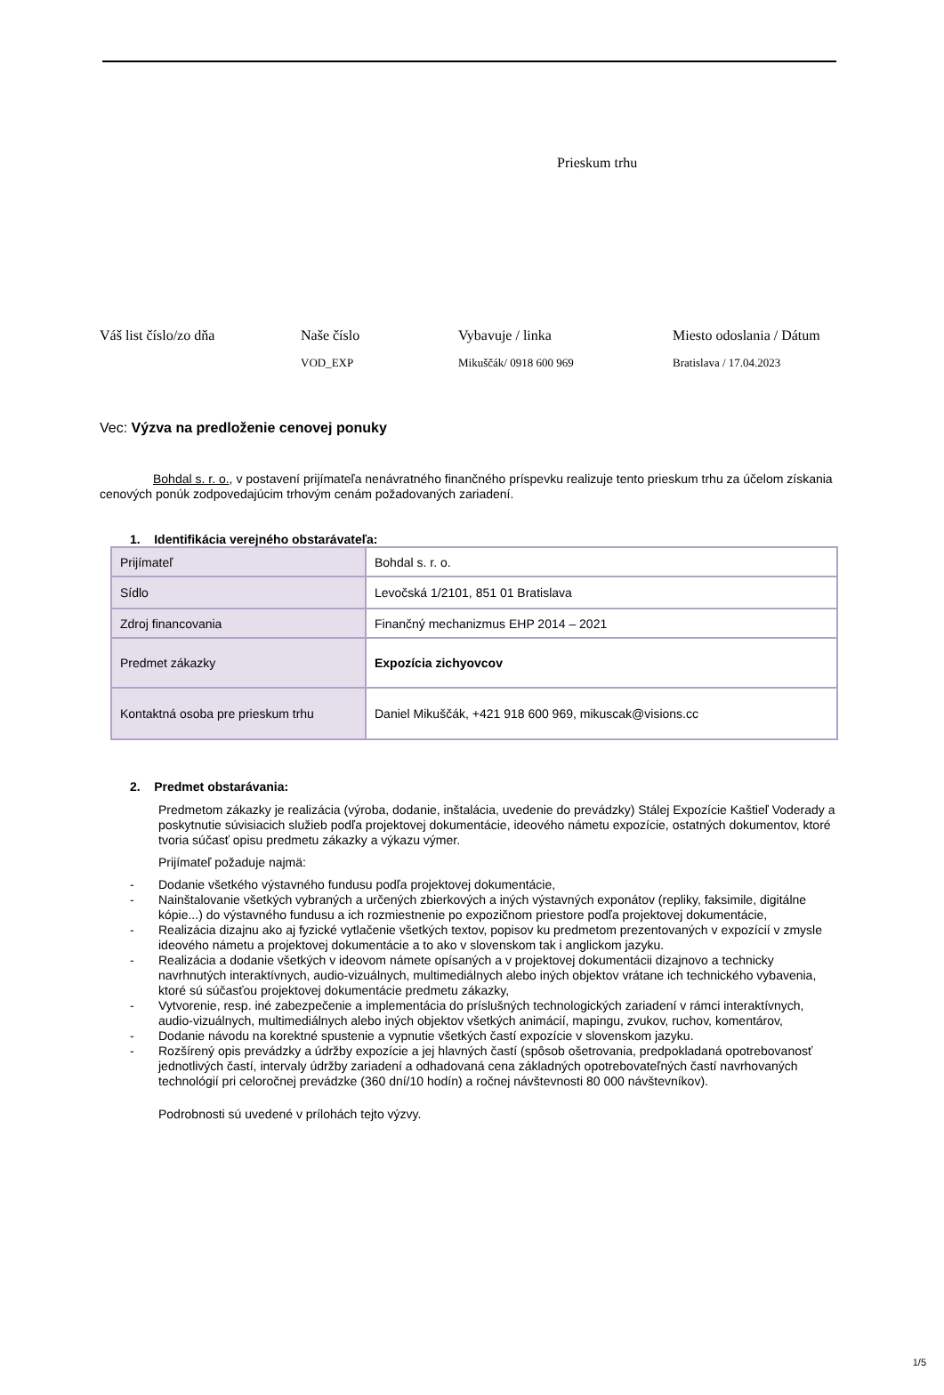Prieskum trhu
Váš list číslo/zo dňa Naše číslo
VOD_EXP
Vybavuje / linka
Mikuščák/ 0918 600 969
Miesto odoslania / Dátum
Bratislava / 17.04.2023
Vec: Výzva na predloženie cenovej ponuky
Bohdal s. r. o., v postavení prijímateľa nenávratného finančného príspevku realizuje tento prieskum trhu za účelom získania cenových ponúk zodpovedajúcim trhovým cenám požadovaných zariadení.
1. Identifikácia verejného obstarávateľa:
| Prijímateľ | Bohdal s. r. o. |
| Sídlo | Levočská 1/2101, 851 01 Bratislava |
| Zdroj financovania | Finančný mechanizmus EHP 2014 – 2021 |
| Predmet zákazky | Expozícia zichyovcov |
| Kontaktná osoba pre prieskum trhu | Daniel Mikuščák, +421 918 600 969, mikuscak@visions.cc |
2. Predmet obstarávania:
Predmetom zákazky je realizácia (výroba, dodanie, inštalácia, uvedenie do prevádzky) Stálej Expozície Kaštieľ Voderady a poskytnutie súvisiacich služieb podľa projektovej dokumentácie, ideového námetu expozície, ostatných dokumentov, ktoré tvoria súčasť opisu predmetu zákazky a výkazu výmer.
Prijímateľ požaduje najmä:
- Dodanie všetkého výstavného fundusu podľa projektovej dokumentácie,
- Nainštalovanie všetkých vybraných a určených zbierkových a iných výstavných exponátov (repliky, faksimile, digitálne kópie...) do výstavného fundusu a ich rozmiestnenie po expozičnom priestore podľa projektovej dokumentácie,
- Realizácia dizajnu ako aj fyzické vytlačenie všetkých textov, popisov ku predmetom prezentovaných v expozícií v zmysle ideového námetu a projektovej dokumentácie a to ako v slovenskom tak i anglickom jazyku.
- Realizácia a dodanie všetkých v ideovom námete opísaných a v projektovej dokumentácii dizajnovo a technicky navrhnutých interaktívnych, audio-vizuálnych, multimediálnych alebo iných objektov vrátane ich technického vybavenia, ktoré sú súčasťou projektovej dokumentácie predmetu zákazky,
- Vytvorenie, resp. iné zabezpečenie a implementácia do príslušných technologických zariadení v rámci interaktívnych, audio-vizuálnych, multimediálnych alebo iných objektov všetkých animácií, mapingu, zvukov, ruchov, komentárov,
- Dodanie návodu na korektné spustenie a vypnutie všetkých častí expozície v slovenskom jazyku.
- Rozšírený opis prevádzky a údržby expozície a jej hlavných častí (spôsob ošetrovania, predpokladaná opotrebovanosť jednotlivých častí, intervaly údržby zariadení a odhadovaná cena základných opotrebovateľných častí navrhovaných technológií pri celoročnej prevádzke (360 dní/10 hodín) a ročnej návštevnosti 80 000 návštevníkov).
Podrobnosti sú uvedené v prílohách tejto výzvy.
1/5